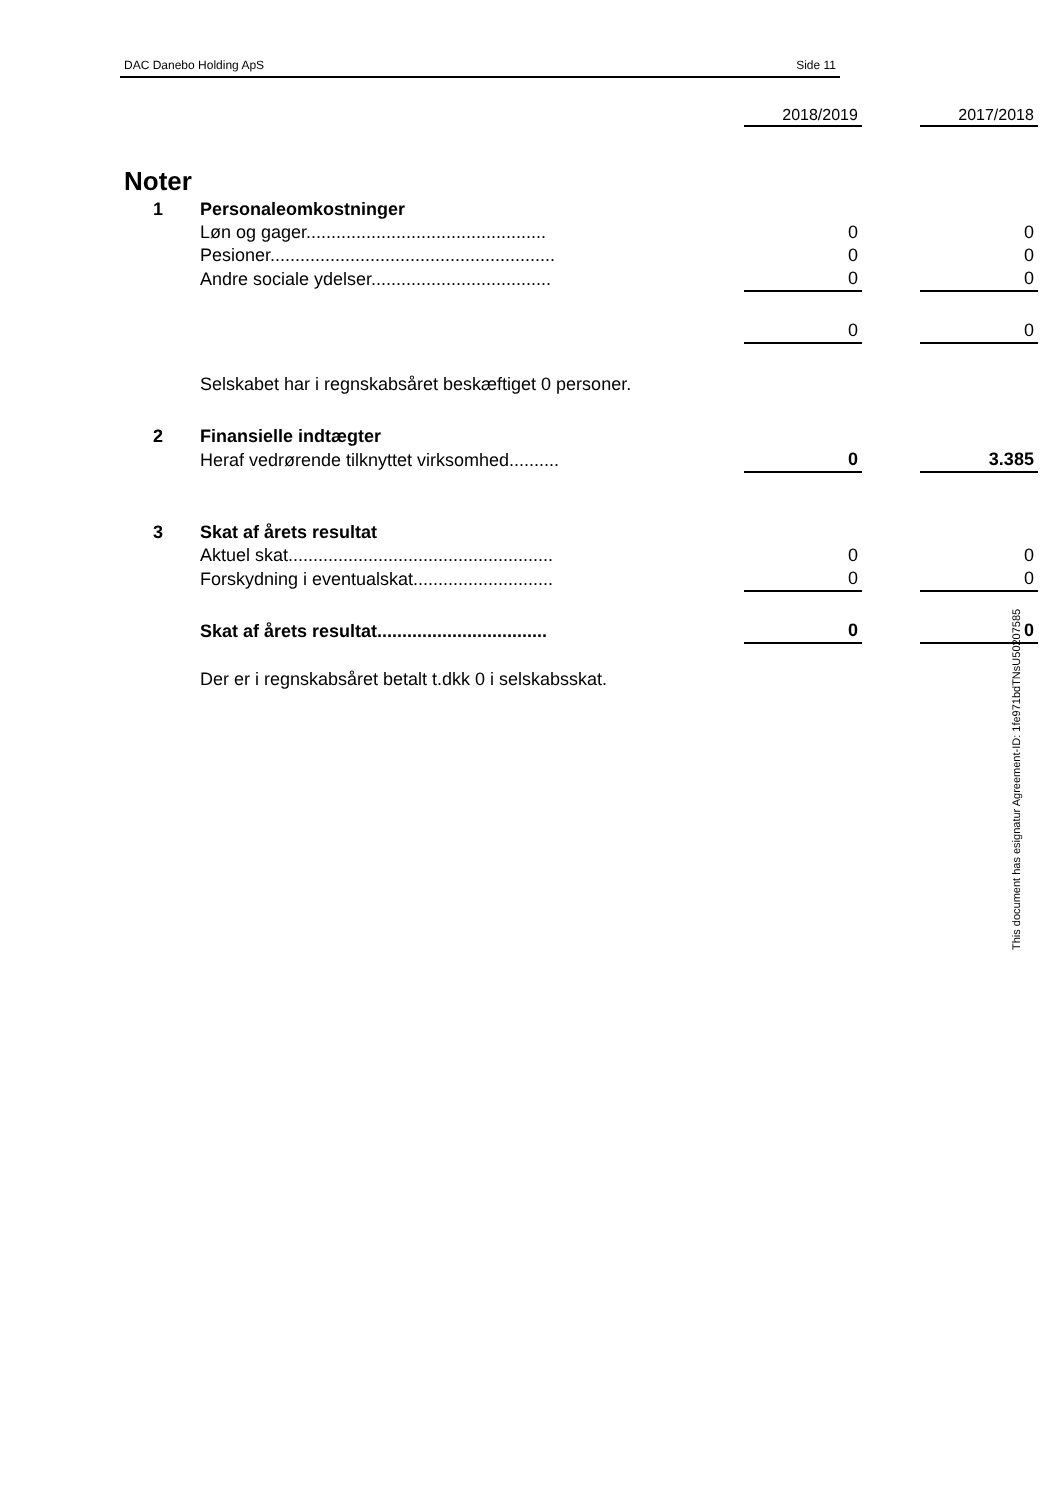DAC Danebo Holding ApS Side 11
| Noter | | 2018/2019 | | 2017/2018 |
| 1 | Personaleomkostninger | | | |
| | Løn og gager................................................ | 0 | | 0 |
| | Pesioner......................................................... | 0 | | 0 |
| | Andre sociale ydelser.................................... | 0 | | 0 |
| | | 0 | | 0 |
| | Selskabet har i regnskabsåret beskæftiget 0 personer. | | | |
| 2 | Finansielle indtægter | | | |
| | Heraf vedrørende tilknyttet virksomhed.......... | 0 | | 3.385 |
| 3 | Skat af årets resultat | | | |
| | Aktuel skat..................................................... | 0 | | 0 |
| | Forskydning i eventualskat............................ | 0 | | 0 |
| | Skat af årets resultat.................................. | 0 | | 0 |
| | Der er i regnskabsåret betalt t.dkk 0 i selskabsskat. | | | |
This document has esignatur Agreement-ID: 1fe971bdTNsU50207585